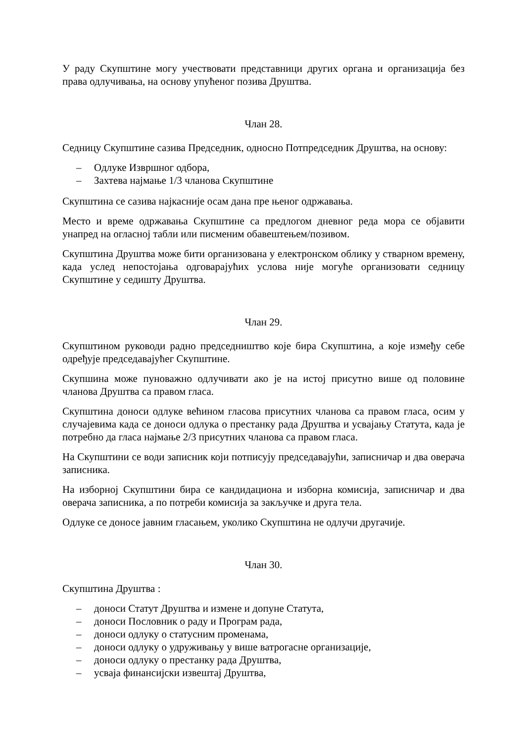У раду Скупштине могу учествовати представници других органа и организација без права одлучивања, на основу упућеног позива Друштва.
Члан 28.
Седницу Скупштине сазива Председник, односно Потпредседник Друштва, на основу:
– Одлуке Извршног одбора,
– Захтева најмање 1/3 чланова Скупштине
Скупштина се сазива најкасније осам дана пре њеног одржавања.
Место и време одржавања Скупштине са предлогом дневног реда мора се објавити унапред на огласној табли или писменим обавештењем/позивом.
Скупштина Друштва може бити организована у електронском облику у стварном времену, када услед непостојања одговарајућих услова није могуће организовати седницу Скупштине у седишту Друштва.
Члан 29.
Скупштином руководи радно председништво које бира Скупштина, а које између себе одређује председавајућег Скупштине.
Скупшина може пуноважно одлучивати ако је на истој присутно више од половине чланова Друштва са правом гласа.
Скупштина доноси одлуке већином гласова присутних чланова са правом гласа, осим у случајевима када се доноси одлука о престанку рада Друштва и усвајању Статута, када је потребно да гласа најмање 2/3 присутних чланова са правом гласа.
На Скупштини се води записник који потписују председавајући, записничар и два оверача записника.
На изборној Скупштини бира се кандидациона и изборна комисија, записничар и два оверача записника, а по потреби комисија за закључке и друга тела.
Одлуке се доносе јавним гласањем, уколико Скупштина не одлучи другачије.
Члан 30.
Скупштина Друштва :
– доноси Статут Друштва и измене и допуне Статута,
– доноси Пословник о раду и Програм рада,
– доноси одлуку о статусним променама,
– доноси одлуку о удруживању у више ватрогасне организације,
– доноси одлуку о престанку рада Друштва,
– усваја финансијски извештај Друштва,